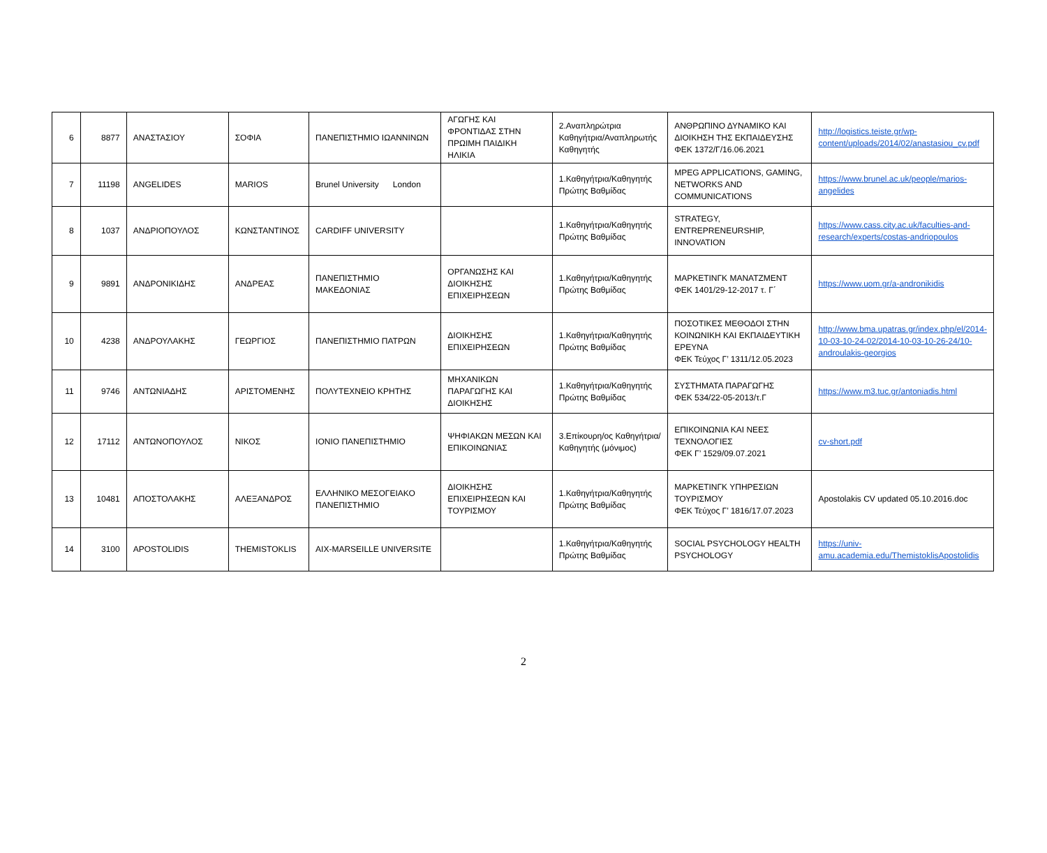| 6 | 8877 | ΑΝΑΣΤΑΣΙΟΥ | ΣΟΦΙΑ | ΠΑΝΕΠΙΣΤΗΜΙΟ ΙΩΑΝΝΙΝΩΝ | ΑΓΩΓΗΣ ΚΑΙ ΦΡΟΝΤΙΔΑΣ ΣΤΗΝ ΠΡΩΙΜΗ ΠΑΙΔΙΚΗ ΗΛΙΚΙΑ | 2.Αναπληρώτρια Καθηγήτρια/Αναπληρωτής Καθηγητής | ΑΝΘΡΩΠΙΝΟ ΔΥΝΑΜΙΚΟ ΚΑΙ ΔΙΟΙΚΗΣΗ ΤΗΣ ΕΚΠΑΙΔΕΥΣΗΣ ΦΕΚ 1372/Γ/16.06.2021 | http://logistics.teiste.gr/wp-content/uploads/2014/02/anastasiou_cv.pdf |
| 7 | 11198 | ANGELIDES | MARIOS | Brunel University London | | 1.Καθηγήτρια/Καθηγητής Πρώτης Βαθμίδας | MPEG APPLICATIONS, GAMING, NETWORKS AND COMMUNICATIONS | https://www.brunel.ac.uk/people/marios-angelides |
| 8 | 1037 | ΑΝΔΡΙΟΠΟΥΛΟΣ | ΚΩΝΣΤΑΝΤΙΝΟΣ | CARDIFF UNIVERSITY | | 1.Καθηγήτρια/Καθηγητής Πρώτης Βαθμίδας | STRATEGY, ENTREPRENEURSHIP, INNOVATION | https://www.cass.city.ac.uk/faculties-and-research/experts/costas-andriopoulos |
| 9 | 9891 | ΑΝΔΡΟΝΙΚΙΔΗΣ | ΑΝΔΡΕΑΣ | ΠΑΝΕΠΙΣΤΗΜΙΟ ΜΑΚΕΔΟΝΙΑΣ | ΟΡΓΑΝΩΣΗΣ ΚΑΙ ΔΙΟΙΚΗΣΗΣ ΕΠΙΧΕΙΡΗΣΕΩΝ | 1.Καθηγήτρια/Καθηγητής Πρώτης Βαθμίδας | ΜΑΡΚΕΤΙΝΓΚ ΜΑΝΑΤΖΜΕΝΤ ΦΕΚ 1401/29-12-2017 τ. Γ΄ | https://www.uom.gr/a-andronikidis |
| 10 | 4238 | ΑΝΔΡΟΥΛΑΚΗΣ | ΓΕΩΡΓΙΟΣ | ΠΑΝΕΠΙΣΤΗΜΙΟ ΠΑΤΡΩΝ | ΔΙΟΙΚΗΣΗΣ ΕΠΙΧΕΙΡΗΣΕΩΝ | 1.Καθηγήτρια/Καθηγητής Πρώτης Βαθμίδας | ΠΟΣΟΤΙΚΕΣ ΜΕΘΟΔΟΙ ΣΤΗΝ ΚΟΙΝΩΝΙΚΗ ΚΑΙ ΕΚΠΑΙΔΕΥΤΙΚΗ ΕΡΕΥΝΑ ΦΕΚ Τεύχος Γ’ 1311/12.05.2023 | http://www.bma.upatras.gr/index.php/el/2014-10-03-10-24-02/2014-10-03-10-26-24/10-androulakis-georgios |
| 11 | 9746 | ΑΝΤΩΝΙΑΔΗΣ | ΑΡΙΣΤΟΜΕΝΗΣ | ΠΟΛΥΤΕΧΝΕΙΟ ΚΡΗΤΗΣ | ΜΗΧΑΝΙΚΩΝ ΠΑΡΑΓΩΓΗΣ ΚΑΙ ΔΙΟΙΚΗΣΗΣ | 1.Καθηγήτρια/Καθηγητής Πρώτης Βαθμίδας | ΣΥΣΤΗΜΑΤΑ ΠΑΡΑΓΩΓΗΣ ΦΕΚ 534/22-05-2013/τ.Γ | https://www.m3.tuc.gr/antoniadis.html |
| 12 | 17112 | ΑΝΤΩΝΟΠΟΥΛΟΣ | ΝΙΚΟΣ | ΙΟΝΙΟ ΠΑΝΕΠΙΣΤΗΜΙΟ | ΨΗΦΙΑΚΩΝ ΜΕΣΩΝ ΚΑΙ ΕΠΙΚΟΙΝΩΝΙΑΣ | 3.Επίκουρη/ος Καθηγήτρια/Καθηγητής (μόνιμος) | ΕΠΙΚΟΙΝΩΝΙΑ ΚΑΙ ΝΕΕΣ ΤΕΧΝΟΛΟΓΙΕΣ ΦΕΚ Γ’ 1529/09.07.2021 | cv-short.pdf |
| 13 | 10481 | ΑΠΟΣΤΟΛΑΚΗΣ | ΑΛΕΞΑΝΔΡΟΣ | ΕΛΛΗΝΙΚΟ ΜΕΣΟΓΕΙΑΚΟ ΠΑΝΕΠΙΣΤΗΜΙΟ | ΔΙΟΙΚΗΣΗΣ ΕΠΙΧΕΙΡΗΣΕΩΝ ΚΑΙ ΤΟΥΡΙΣΜΟΥ | 1.Καθηγήτρια/Καθηγητής Πρώτης Βαθμίδας | ΜΑΡΚΕΤΙΝΓΚ ΥΠΗΡΕΣΙΩΝ ΤΟΥΡΙΣΜΟΥ ΦΕΚ Τεύχος Γ’ 1816/17.07.2023 | Apostolakis CV updated 05.10.2016.doc |
| 14 | 3100 | APOSTOLIDIS | THEMISTOKLIS | AIX-MARSEILLE UNIVERSITE | | 1.Καθηγήτρια/Καθηγητής Πρώτης Βαθμίδας | SOCIAL PSYCHOLOGY HEALTH PSYCHOLOGY | https://univ-amu.academia.edu/ThemistoklisApostolidis |
2